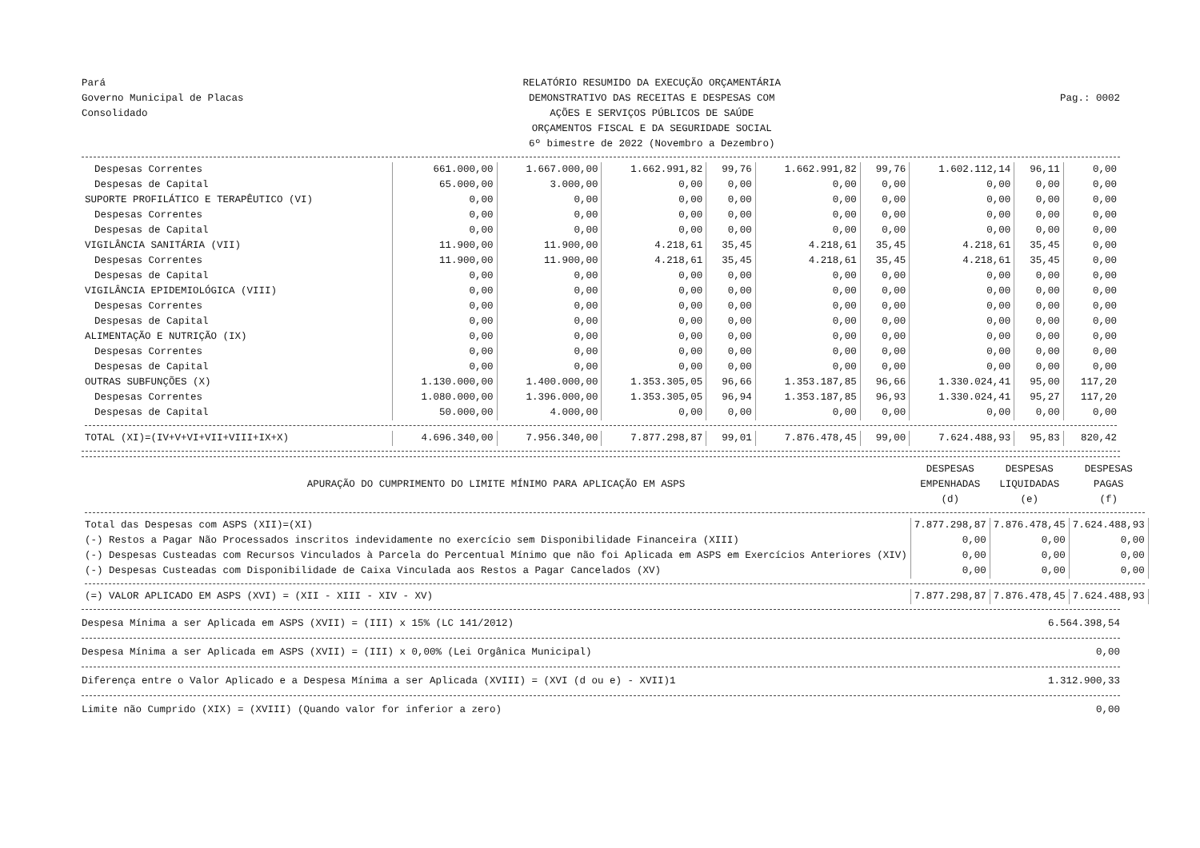Pará
Governo Municipal de Placas
Consolidado
RELATÓRIO RESUMIDO DA EXECUÇÃO ORÇAMENTÁRIA
DEMONSTRATIVO DAS RECEITAS E DESPESAS COM
AÇÕES E SERVIÇOS PÚBLICOS DE SAÚDE
ORÇAMENTOS FISCAL E DA SEGURIDADE SOCIAL
6º bimestre de 2022 (Novembro a Dezembro)
Pag.: 0002
| Despesas Correntes | 661.000,00 | 1.667.000,00 | 1.662.991,82 | 99,76 | 1.662.991,82 | 99,76 | 1.602.112,14 | 96,11 | 0,00 |
| Despesas de Capital | 65.000,00 | 3.000,00 | 0,00 | 0,00 | 0,00 | 0,00 | 0,00 | 0,00 | 0,00 |
| SUPORTE PROFILÁTICO E TERAPÊUTICO (VI) | 0,00 | 0,00 | 0,00 | 0,00 | 0,00 | 0,00 | 0,00 | 0,00 | 0,00 |
| Despesas Correntes | 0,00 | 0,00 | 0,00 | 0,00 | 0,00 | 0,00 | 0,00 | 0,00 | 0,00 |
| Despesas de Capital | 0,00 | 0,00 | 0,00 | 0,00 | 0,00 | 0,00 | 0,00 | 0,00 | 0,00 |
| VIGILÂNCIA SANITÁRIA (VII) | 11.900,00 | 11.900,00 | 4.218,61 | 35,45 | 4.218,61 | 35,45 | 4.218,61 | 35,45 | 0,00 |
| Despesas Correntes | 11.900,00 | 11.900,00 | 4.218,61 | 35,45 | 4.218,61 | 35,45 | 4.218,61 | 35,45 | 0,00 |
| Despesas de Capital | 0,00 | 0,00 | 0,00 | 0,00 | 0,00 | 0,00 | 0,00 | 0,00 | 0,00 |
| VIGILÂNCIA EPIDEMIOLÓGICA (VIII) | 0,00 | 0,00 | 0,00 | 0,00 | 0,00 | 0,00 | 0,00 | 0,00 | 0,00 |
| Despesas Correntes | 0,00 | 0,00 | 0,00 | 0,00 | 0,00 | 0,00 | 0,00 | 0,00 | 0,00 |
| Despesas de Capital | 0,00 | 0,00 | 0,00 | 0,00 | 0,00 | 0,00 | 0,00 | 0,00 | 0,00 |
| ALIMENTAÇÃO E NUTRIÇÃO (IX) | 0,00 | 0,00 | 0,00 | 0,00 | 0,00 | 0,00 | 0,00 | 0,00 | 0,00 |
| Despesas Correntes | 0,00 | 0,00 | 0,00 | 0,00 | 0,00 | 0,00 | 0,00 | 0,00 | 0,00 |
| Despesas de Capital | 0,00 | 0,00 | 0,00 | 0,00 | 0,00 | 0,00 | 0,00 | 0,00 | 0,00 |
| OUTRAS SUBFUNÇÕES (X) | 1.130.000,00 | 1.400.000,00 | 1.353.305,05 | 96,66 | 1.353.187,85 | 96,66 | 1.330.024,41 | 95,00 | 117,20 |
| Despesas Correntes | 1.080.000,00 | 1.396.000,00 | 1.353.305,05 | 96,94 | 1.353.187,85 | 96,93 | 1.330.024,41 | 95,27 | 117,20 |
| Despesas de Capital | 50.000,00 | 4.000,00 | 0,00 | 0,00 | 0,00 | 0,00 | 0,00 | 0,00 | 0,00 |
| TOTAL (XI)=(IV+V+VI+VII+VIII+IX+X) | 4.696.340,00 | 7.956.340,00 | 7.877.298,87 | 99,01 | 7.876.478,45 | 99,00 | 7.624.488,93 | 95,83 | 820,42 |
| APURAÇÃO DO CUMPRIMENTO DO LIMITE MÍNIMO PARA APLICAÇÃO EM ASPS | DESPESAS EMPENHADAS (d) | DESPESAS LIQUIDADAS (e) | DESPESAS PAGAS (f) |
| --- | --- | --- | --- |
| Total das Despesas com ASPS (XII)=(XI) | 7.877.298,87 | 7.876.478,45 | 7.624.488,93 |
| (-) Restos a Pagar Não Processados inscritos indevidamente no exercício sem Disponibilidade Financeira (XIII) | 0,00 | 0,00 | 0,00 |
| (-) Despesas Custeadas com Recursos Vinculados à Parcela do Percentual Mínimo que não foi Aplicada em ASPS em Exercícios Anteriores (XIV) | 0,00 | 0,00 | 0,00 |
| (-) Despesas Custeadas com Disponibilidade de Caixa Vinculada aos Restos a Pagar Cancelados (XV) | 0,00 | 0,00 | 0,00 |
| (=) VALOR APLICADO EM ASPS (XVI) = (XII - XIII - XIV - XV) | 7.877.298,87 | 7.876.478,45 | 7.624.488,93 |
Despesa Mínima a ser Aplicada em ASPS (XVII) = (III) x 15% (LC 141/2012) 6.564.398,54
Despesa Mínima a ser Aplicada em ASPS (XVII) = (III) x 0,00% (Lei Orgânica Municipal) 0,00
Diferença entre o Valor Aplicado e a Despesa Mínima a ser Aplicada (XVIII) = (XVI (d ou e) - XVII)1 1.312.900,33
Limite não Cumprido (XIX) = (XVIII) (Quando valor for inferior a zero) 0,00